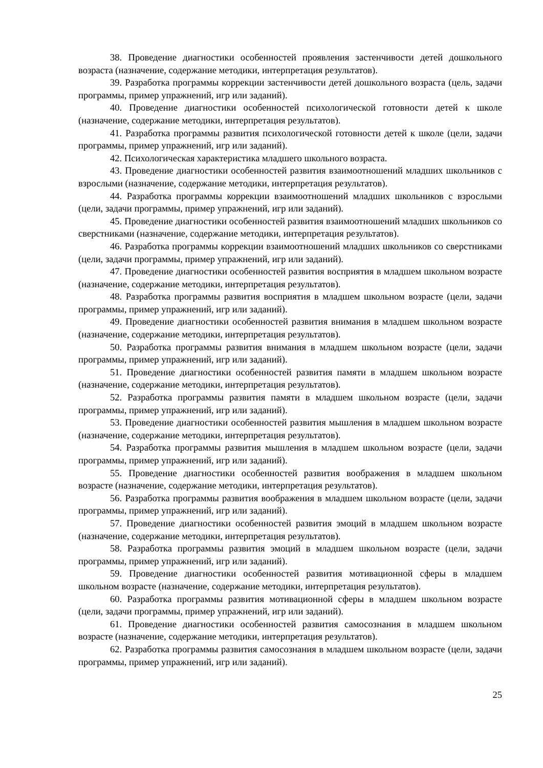38. Проведение диагностики особенностей проявления застенчивости детей дошкольного возраста (назначение, содержание методики, интерпретация результатов).
39. Разработка программы коррекции застенчивости детей дошкольного возраста (цель, задачи программы, пример упражнений, игр или заданий).
40. Проведение диагностики особенностей психологической готовности детей к школе (назначение, содержание методики, интерпретация результатов).
41. Разработка программы развития психологической готовности детей к школе (цели, задачи программы, пример упражнений, игр или заданий).
42. Психологическая характеристика младшего школьного возраста.
43. Проведение диагностики особенностей развития взаимоотношений младших школьников с взрослыми (назначение, содержание методики, интерпретация результатов).
44. Разработка программы коррекции взаимоотношений младших школьников с взрослыми (цели, задачи программы, пример упражнений, игр или заданий).
45. Проведение диагностики особенностей развития взаимоотношений младших школьников со сверстниками (назначение, содержание методики, интерпретация результатов).
46. Разработка программы коррекции взаимоотношений младших школьников со сверстниками (цели, задачи программы, пример упражнений, игр или заданий).
47. Проведение диагностики особенностей развития восприятия в младшем школьном возрасте (назначение, содержание методики, интерпретация результатов).
48. Разработка программы развития восприятия в младшем школьном возрасте (цели, задачи программы, пример упражнений, игр или заданий).
49. Проведение диагностики особенностей развития внимания в младшем школьном возрасте (назначение, содержание методики, интерпретация результатов).
50. Разработка программы развития внимания в младшем школьном возрасте (цели, задачи программы, пример упражнений, игр или заданий).
51. Проведение диагностики особенностей развития памяти в младшем школьном возрасте (назначение, содержание методики, интерпретация результатов).
52. Разработка программы развития памяти в младшем школьном возрасте (цели, задачи программы, пример упражнений, игр или заданий).
53. Проведение диагностики особенностей развития мышления в младшем школьном возрасте (назначение, содержание методики, интерпретация результатов).
54. Разработка программы развития мышления в младшем школьном возрасте (цели, задачи программы, пример упражнений, игр или заданий).
55. Проведение диагностики особенностей развития воображения в младшем школьном возрасте (назначение, содержание методики, интерпретация результатов).
56. Разработка программы развития воображения в младшем школьном возрасте (цели, задачи программы, пример упражнений, игр или заданий).
57. Проведение диагностики особенностей развития эмоций в младшем школьном возрасте (назначение, содержание методики, интерпретация результатов).
58. Разработка программы развития эмоций в младшем школьном возрасте (цели, задачи программы, пример упражнений, игр или заданий).
59. Проведение диагностики особенностей развития мотивационной сферы в младшем школьном возрасте (назначение, содержание методики, интерпретация результатов).
60. Разработка программы развития мотивационной сферы в младшем школьном возрасте (цели, задачи программы, пример упражнений, игр или заданий).
61. Проведение диагностики особенностей развития самосознания в младшем школьном возрасте (назначение, содержание методики, интерпретация результатов).
62. Разработка программы развития самосознания в младшем школьном возрасте (цели, задачи программы, пример упражнений, игр или заданий).
25